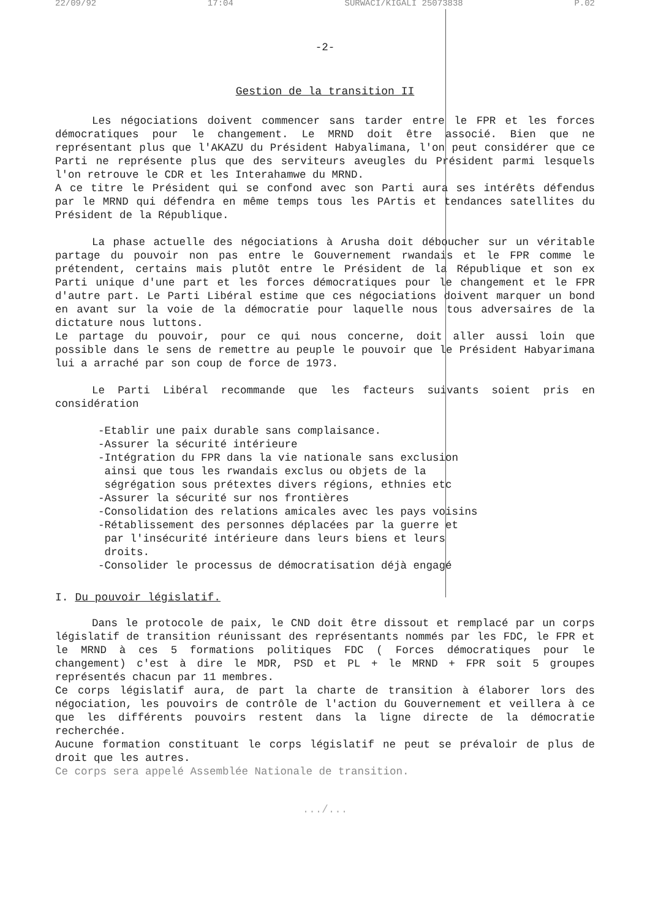22/09/92 17:04 SURWACI/KIGALI 25073838 P.02
-2-
Gestion de la transition II
Les négociations doivent commencer sans tarder entre le FPR et les forces démocratiques pour le changement. Le MRND doit être associé. Bien que ne représentant plus que l'AKAZU du Président Habyalimana, l'on peut considérer que ce Parti ne représente plus que des serviteurs aveugles du Président parmi lesquels l'on retrouve le CDR et les Interahamwe du MRND.
A ce titre le Président qui se confond avec son Parti aura ses intérêts défendus par le MRND qui défendra en même temps tous les PArtis et tendances satellites du Président de la République.
La phase actuelle des négociations à Arusha doit déboucher sur un véritable partage du pouvoir non pas entre le Gouvernement rwandais et le FPR comme le prétendent, certains mais plutôt entre le Président de la République et son ex Parti unique d'une part et les forces démocratiques pour le changement et le FPR d'autre part. Le Parti Libéral estime que ces négociations doivent marquer un bond en avant sur la voie de la démocratie pour laquelle nous tous adversaires de la dictature nous luttons.
Le partage du pouvoir, pour ce qui nous concerne, doit aller aussi loin que possible dans le sens de remettre au peuple le pouvoir que le Président Habyarimana lui a arraché par son coup de force de 1973.
Le Parti Libéral recommande que les facteurs suivants soient pris en considération
-Etablir une paix durable sans complaisance.
-Assurer la sécurité intérieure
-Intégration du FPR dans la vie nationale sans exclusion
ainsi que tous les rwandais exclus ou objets de la
ségrégation sous prétextes divers régions, ethnies etc
-Assurer la sécurité sur nos frontières
-Consolidation des relations amicales avec les pays voisins
-Rétablissement des personnes déplacées par la guerre et
par l'insécurité intérieure dans leurs biens et leurs
droits.
-Consolider le processus de démocratisation déjà engagé
I. Du pouvoir législatif.
Dans le protocole de paix, le CND doit être dissout et remplacé par un corps législatif de transition réunissant des représentants nommés par les FDC, le FPR et le MRND à ces 5 formations politiques FDC ( Forces démocratiques pour le changement) c'est à dire le MDR, PSD et PL + le MRND + FPR soit 5 groupes représentés chacun par 11 membres.
Ce corps législatif aura, de part la charte de transition à élaborer lors des négociation, les pouvoirs de contrôle de l'action du Gouvernement et veillera à ce que les différents pouvoirs restent dans la ligne directe de la démocratie recherchée.
Aucune formation constituant le corps législatif ne peut se prévaloir de plus de droit que les autres.
Ce corps sera appelé Assemblée Nationale de transition.
.../...